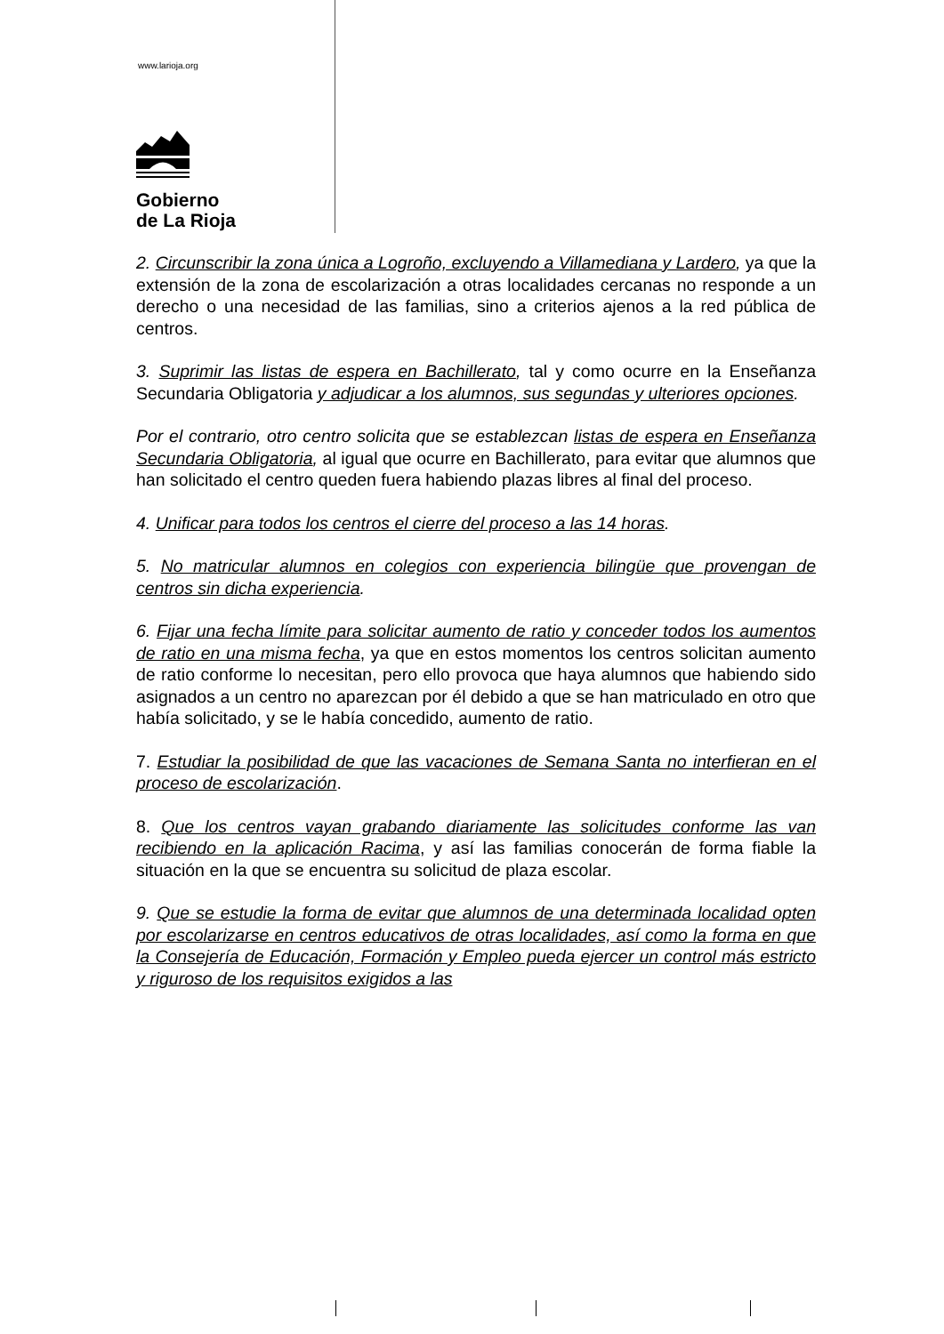www.larioja.org
Gobierno
de La Rioja
2. Circunscribir la zona única a Logroño, excluyendo a Villamediana y Lardero, ya que la extensión de la zona de escolarización a otras localidades cercanas no responde a un derecho o una necesidad de las familias, sino a criterios ajenos a la red pública de centros.
3. Suprimir las listas de espera en Bachillerato, tal y como ocurre en la Enseñanza Secundaria Obligatoria y adjudicar a los alumnos, sus segundas y ulteriores opciones.
Por el contrario, otro centro solicita que se establezcan listas de espera en Enseñanza Secundaria Obligatoria, al igual que ocurre en Bachillerato, para evitar que alumnos que han solicitado el centro queden fuera habiendo plazas libres al final del proceso.
4. Unificar para todos los centros el cierre del proceso a las 14 horas.
5. No matricular alumnos en colegios con experiencia bilingüe que provengan de centros sin dicha experiencia.
6. Fijar una fecha límite para solicitar aumento de ratio y conceder todos los aumentos de ratio en una misma fecha, ya que en estos momentos los centros solicitan aumento de ratio conforme lo necesitan, pero ello provoca que haya alumnos que habiendo sido asignados a un centro no aparezcan por él debido a que se han matriculado en otro que había solicitado, y se le había concedido, aumento de ratio.
7. Estudiar la posibilidad de que las vacaciones de Semana Santa no interfieran en el proceso de escolarización.
8. Que los centros vayan grabando diariamente las solicitudes conforme las van recibiendo en la aplicación Racima, y así las familias conocerán de forma fiable la situación en la que se encuentra su solicitud de plaza escolar.
9. Que se estudie la forma de evitar que alumnos de una determinada localidad opten por escolarizarse en centros educativos de otras localidades, así como la forma en que la Consejería de Educación, Formación y Empleo pueda ejercer un control más estricto y riguroso de los requisitos exigidos a las